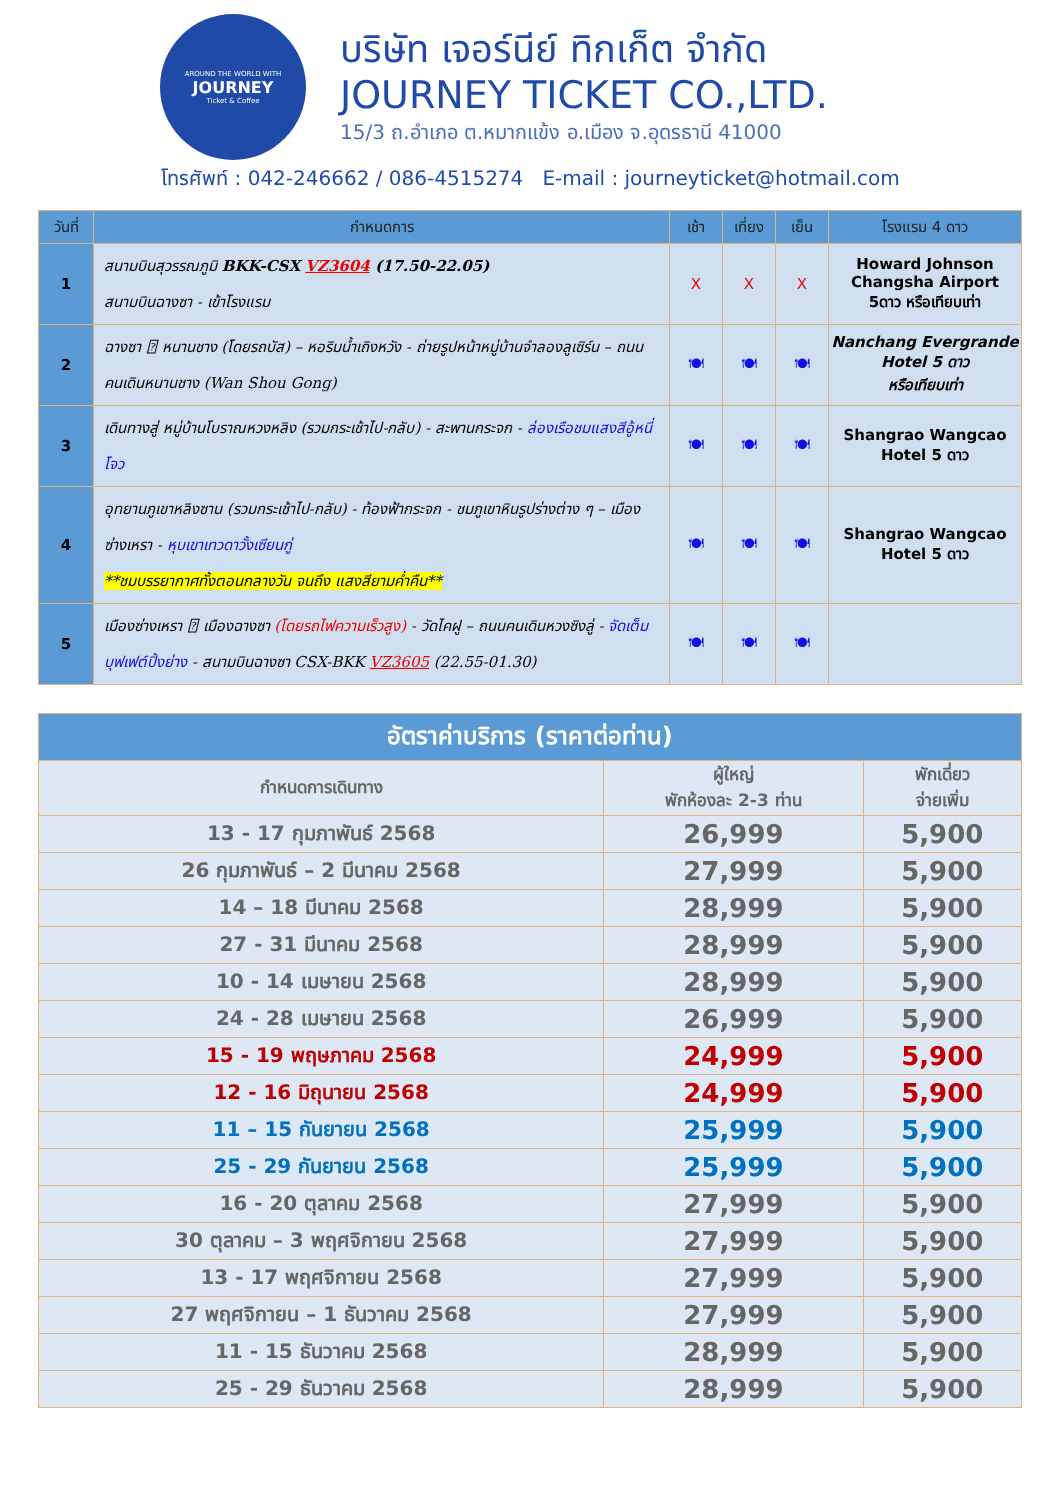AROUND THE WORLD WITH
JOURNEY
Ticket & Coffee
บริษัท เจอร์นีย์ ทิกเก็ต จำกัด
JOURNEY TICKET CO.,LTD.
15/3 ถ.อำเภอ ต.หมากแข้ง อ.เมือง จ.อุดรธานี 41000
โทรศัพท์ : 042-246662 / 086-4515274 E-mail : journeyticket@hotmail.com
| วันที่ | กำหนดการ | เช้า | เที่ยง | เย็น | โรงแรม 4 ดาว |
| --- | --- | --- | --- | --- | --- |
| 1 | สนามบินสุวรรณภูมิ BKK-CSX VZ3604 (17.50-22.05) สนามบินฉางซา - เข้าโรงแรม | X | X | X | Howard Johnson Changsha Airport 5ดาว หรือเทียบเท่า |
| 2 | ฉางซา ⍰ หนานชาง (โดยรถบัส) – หอริมน้ำเถิงหวัง - ถ่ายรูปหน้าหมู่บ้านจำลองลูเซิร์น – ถนนคนเดินหนานชาง (Wan Shou Gong) | 🍽 | 🍽 | 🍽 | Nanchang Evergrande Hotel 5 ดาว หรือเทียบเท่า |
| 3 | เดินทางสู่ หมู่บ้านโบราณหวงหลิง (รวมกระเช้าไป-กลับ) - สะพานกระจก - ล่องเรือชมแสงสีอู้หนี่โจว | 🍽 | 🍽 | 🍽 | Shangrao Wangcao Hotel 5 ดาว |
| 4 | อุทยานภูเขาหลิงซาน (รวมกระเช้าไป-กลับ) - ท้องฟ้ากระจก - ชมภูเขาหินรูปร่างต่าง ๆ – เมืองซ่างเหรา - หุบเขาเทวดาวั้งเซียนกู่ **ชมบรรยากาศทั้งตอนกลางวัน จนถึง แสงสียามค่ำคืน** | 🍽 | 🍽 | 🍽 | Shangrao Wangcao Hotel 5 ดาว |
| 5 | เมืองซ่างเหรา ⍰ เมืองฉางซา (โดยรถไฟความเร็วสูง) - วัดไคฝู – ถนนคนเดินหวงซิงลู่ - จัดเต็มบุฟเฟต์ปิ้งย่าง - สนามบินฉางซา CSX-BKK VZ3605 (22.55-01.30) | 🍽 | 🍽 | 🍽 | |
| อัตราค่าบริการ (ราคาต่อท่าน) | | |
| --- | --- | --- |
| กำหนดการเดินทาง | ผู้ใหญ่ พักห้องละ 2-3 ท่าน | พักเดี่ยว จ่ายเพิ่ม |
| 13 - 17 กุมภาพันธ์ 2568 | 26,999 | 5,900 |
| 26 กุมภาพันธ์ – 2 มีนาคม 2568 | 27,999 | 5,900 |
| 14 – 18 มีนาคม 2568 | 28,999 | 5,900 |
| 27 - 31 มีนาคม 2568 | 28,999 | 5,900 |
| 10 - 14 เมษายน 2568 | 28,999 | 5,900 |
| 24 - 28 เมษายน 2568 | 26,999 | 5,900 |
| 15 - 19 พฤษภาคม 2568 | 24,999 | 5,900 |
| 12 - 16 มิถุนายน 2568 | 24,999 | 5,900 |
| 11 – 15 กันยายน 2568 | 25,999 | 5,900 |
| 25 - 29 กันยายน 2568 | 25,999 | 5,900 |
| 16 - 20 ตุลาคม 2568 | 27,999 | 5,900 |
| 30 ตุลาคม – 3 พฤศจิกายน 2568 | 27,999 | 5,900 |
| 13 - 17 พฤศจิกายน 2568 | 27,999 | 5,900 |
| 27 พฤศจิกายน – 1 ธันวาคม 2568 | 27,999 | 5,900 |
| 11 - 15 ธันวาคม 2568 | 28,999 | 5,900 |
| 25 - 29 ธันวาคม 2568 | 28,999 | 5,900 |